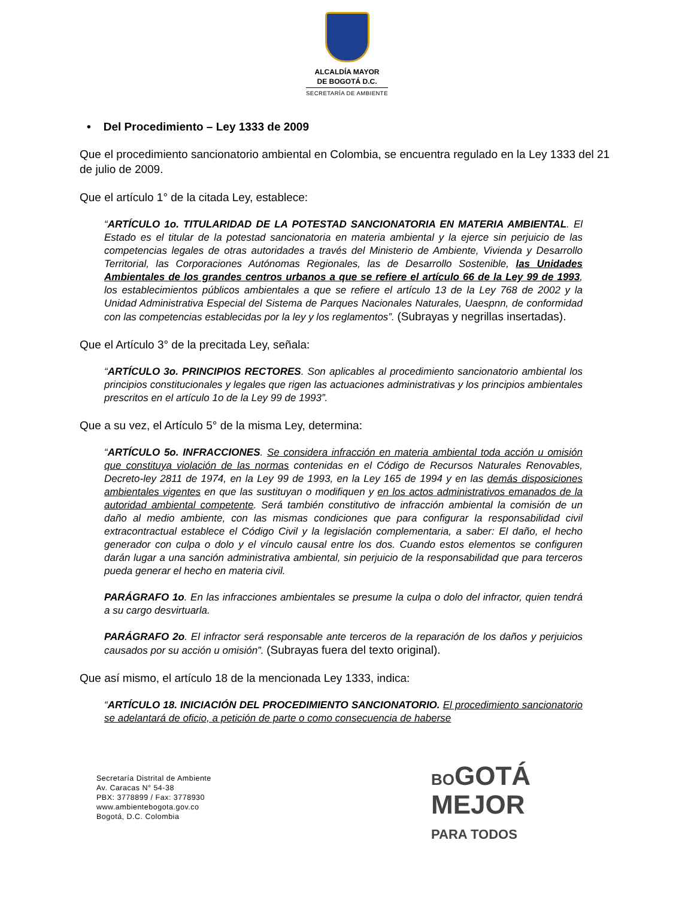ALCALDÍA MAYOR
DE BOGOTÁ D.C.
SECRETARÍA DE AMBIENTE
• Del Procedimiento – Ley 1333 de 2009
Que el procedimiento sancionatorio ambiental en Colombia, se encuentra regulado en la Ley 1333 del 21 de julio de 2009.
Que el artículo 1° de la citada Ley, establece:
“ARTÍCULO 1o. TITULARIDAD DE LA POTESTAD SANCIONATORIA EN MATERIA AMBIENTAL. El Estado es el titular de la potestad sancionatoria en materia ambiental y la ejerce sin perjuicio de las competencias legales de otras autoridades a través del Ministerio de Ambiente, Vivienda y Desarrollo Territorial, las Corporaciones Autónomas Regionales, las de Desarrollo Sostenible, las Unidades Ambientales de los grandes centros urbanos a que se refiere el artículo 66 de la Ley 99 de 1993, los establecimientos públicos ambientales a que se refiere el artículo 13 de la Ley 768 de 2002 y la Unidad Administrativa Especial del Sistema de Parques Nacionales Naturales, Uaespnn, de conformidad con las competencias establecidas por la ley y los reglamentos”. (Subrayas y negrillas insertadas).
Que el Artículo 3° de la precitada Ley, señala:
“ARTÍCULO 3o. PRINCIPIOS RECTORES. Son aplicables al procedimiento sancionatorio ambiental los principios constitucionales y legales que rigen las actuaciones administrativas y los principios ambientales prescritos en el artículo 1o de la Ley 99 de 1993”.
Que a su vez, el Artículo 5° de la misma Ley, determina:
“ARTÍCULO 5o. INFRACCIONES. Se considera infracción en materia ambiental toda acción u omisión que constituya violación de las normas contenidas en el Código de Recursos Naturales Renovables, Decreto-ley 2811 de 1974, en la Ley 99 de 1993, en la Ley 165 de 1994 y en las demás disposiciones ambientales vigentes en que las sustituyan o modifiquen y en los actos administrativos emanados de la autoridad ambiental competente. Será también constitutivo de infracción ambiental la comisión de un daño al medio ambiente, con las mismas condiciones que para configurar la responsabilidad civil extracontractual establece el Código Civil y la legislación complementaria, a saber: El daño, el hecho generador con culpa o dolo y el vínculo causal entre los dos. Cuando estos elementos se configuren darán lugar a una sanción administrativa ambiental, sin perjuicio de la responsabilidad que para terceros pueda generar el hecho en materia civil.
PARÁGRAFO 1o. En las infracciones ambientales se presume la culpa o dolo del infractor, quien tendrá a su cargo desvirtuarla.
PARÁGRAFO 2o. El infractor será responsable ante terceros de la reparación de los daños y perjuicios causados por su acción u omisión”. (Subrayas fuera del texto original).
Que así mismo, el artículo 18 de la mencionada Ley 1333, indica:
“ARTÍCULO 18. INICIACIÓN DEL PROCEDIMIENTO SANCIONATORIO. El procedimiento sancionatorio se adelantará de oficio, a petición de parte o como consecuencia de haberse
Secretaría Distrital de Ambiente
Av. Caracas N° 54-38
PBX: 3778899 / Fax: 3778930
www.ambientebogota.gov.co
Bogotá, D.C. Colombia
BOGOTÁ
MEJOR
PARA TODOS